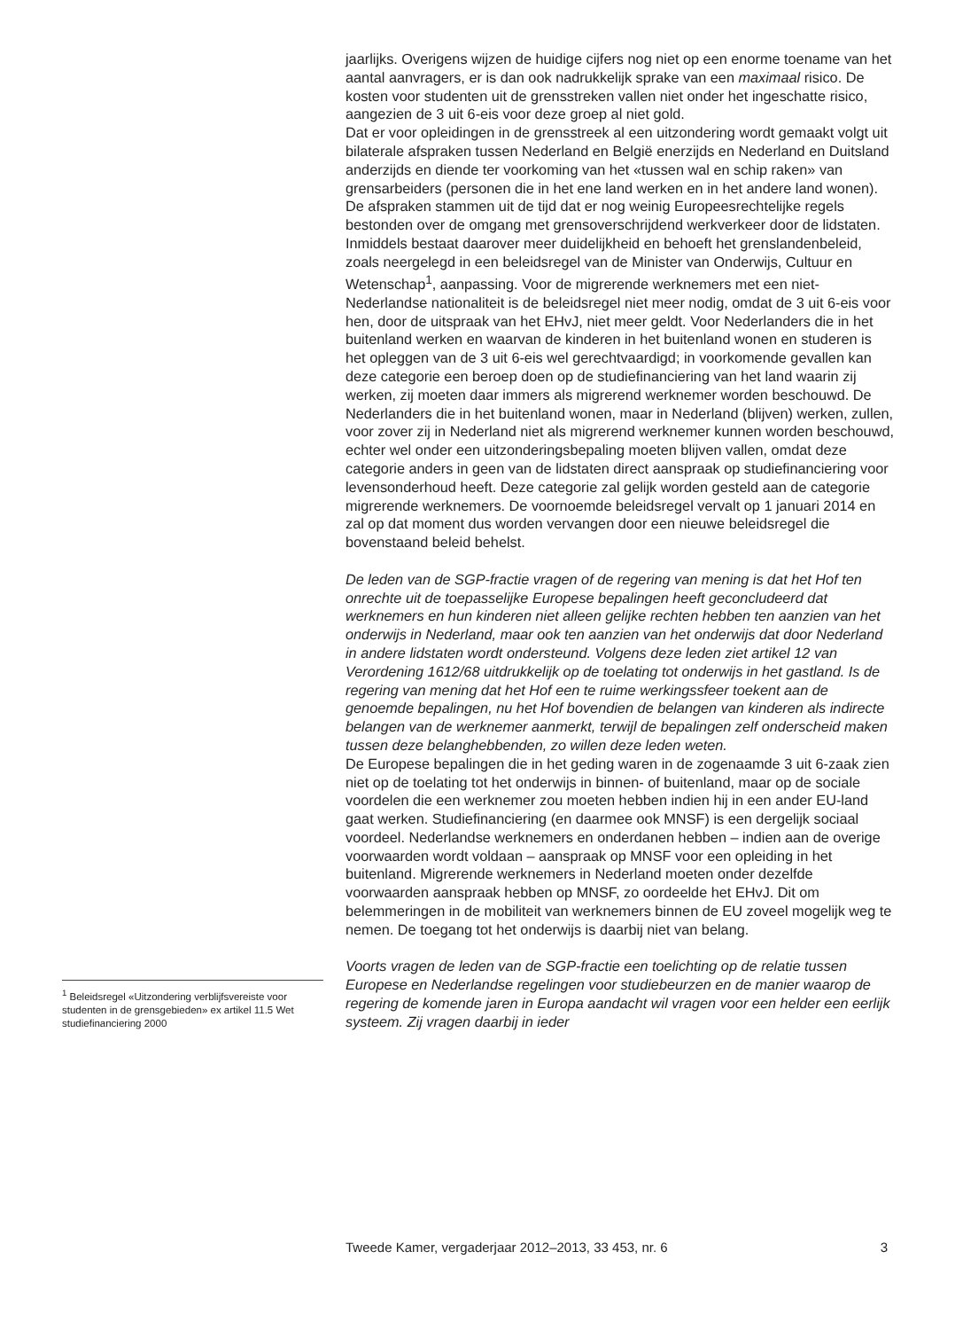jaarlijks. Overigens wijzen de huidige cijfers nog niet op een enorme toename van het aantal aanvragers, er is dan ook nadrukkelijk sprake van een maximaal risico. De kosten voor studenten uit de grensstreken vallen niet onder het ingeschatte risico, aangezien de 3 uit 6-eis voor deze groep al niet gold.
Dat er voor opleidingen in de grensstreek al een uitzondering wordt gemaakt volgt uit bilaterale afspraken tussen Nederland en België enerzijds en Nederland en Duitsland anderzijds en diende ter voorkoming van het «tussen wal en schip raken» van grensarbeiders (personen die in het ene land werken en in het andere land wonen). De afspraken stammen uit de tijd dat er nog weinig Europeesrechtelijke regels bestonden over de omgang met grensoverschrijdend werkverkeer door de lidstaten. Inmiddels bestaat daarover meer duidelijkheid en behoeft het grenslandenbeleid, zoals neergelegd in een beleidsregel van de Minister van Onderwijs, Cultuur en Wetenschap<sup>1</sup>, aanpassing. Voor de migrerende werknemers met een niet-Nederlandse nationaliteit is de beleidsregel niet meer nodig, omdat de 3 uit 6-eis voor hen, door de uitspraak van het EHvJ, niet meer geldt. Voor Nederlanders die in het buitenland werken en waarvan de kinderen in het buitenland wonen en studeren is het opleggen van de 3 uit 6-eis wel gerechtvaardigd; in voorkomende gevallen kan deze categorie een beroep doen op de studiefinanciering van het land waarin zij werken, zij moeten daar immers als migrerend werknemer worden beschouwd. De Nederlanders die in het buitenland wonen, maar in Nederland (blijven) werken, zullen, voor zover zij in Nederland niet als migrerend werknemer kunnen worden beschouwd, echter wel onder een uitzonderingsbepaling moeten blijven vallen, omdat deze categorie anders in geen van de lidstaten direct aanspraak op studiefinanciering voor levensonderhoud heeft. Deze categorie zal gelijk worden gesteld aan de categorie migrerende werknemers. De voornoemde beleidsregel vervalt op 1 januari 2014 en zal op dat moment dus worden vervangen door een nieuwe beleidsregel die bovenstaand beleid behelst.
De leden van de SGP-fractie vragen of de regering van mening is dat het Hof ten onrechte uit de toepasselijke Europese bepalingen heeft geconcludeerd dat werknemers en hun kinderen niet alleen gelijke rechten hebben ten aanzien van het onderwijs in Nederland, maar ook ten aanzien van het onderwijs dat door Nederland in andere lidstaten wordt ondersteund. Volgens deze leden ziet artikel 12 van Verordening 1612/68 uitdrukkelijk op de toelating tot onderwijs in het gastland. Is de regering van mening dat het Hof een te ruime werkingssfeer toekent aan de genoemde bepalingen, nu het Hof bovendien de belangen van kinderen als indirecte belangen van de werknemer aanmerkt, terwijl de bepalingen zelf onderscheid maken tussen deze belanghebbenden, zo willen deze leden weten.
De Europese bepalingen die in het geding waren in de zogenaamde 3 uit 6-zaak zien niet op de toelating tot het onderwijs in binnen- of buitenland, maar op de sociale voordelen die een werknemer zou moeten hebben indien hij in een ander EU-land gaat werken. Studiefinanciering (en daarmee ook MNSF) is een dergelijk sociaal voordeel. Nederlandse werknemers en onderdanen hebben – indien aan de overige voorwaarden wordt voldaan – aanspraak op MNSF voor een opleiding in het buitenland. Migrerende werknemers in Nederland moeten onder dezelfde voorwaarden aanspraak hebben op MNSF, zo oordeelde het EHvJ. Dit om belemmeringen in de mobiliteit van werknemers binnen de EU zoveel mogelijk weg te nemen. De toegang tot het onderwijs is daarbij niet van belang.
Voorts vragen de leden van de SGP-fractie een toelichting op de relatie tussen Europese en Nederlandse regelingen voor studiebeurzen en de manier waarop de regering de komende jaren in Europa aandacht wil vragen voor een helder een eerlijk systeem. Zij vragen daarbij in ieder
<sup>1</sup> Beleidsregel «Uitzondering verblijfsvereiste voor studenten in de grensgebieden» ex artikel 11.5 Wet studiefinanciering 2000
Tweede Kamer, vergaderjaar 2012–2013, 33 453, nr. 6 3